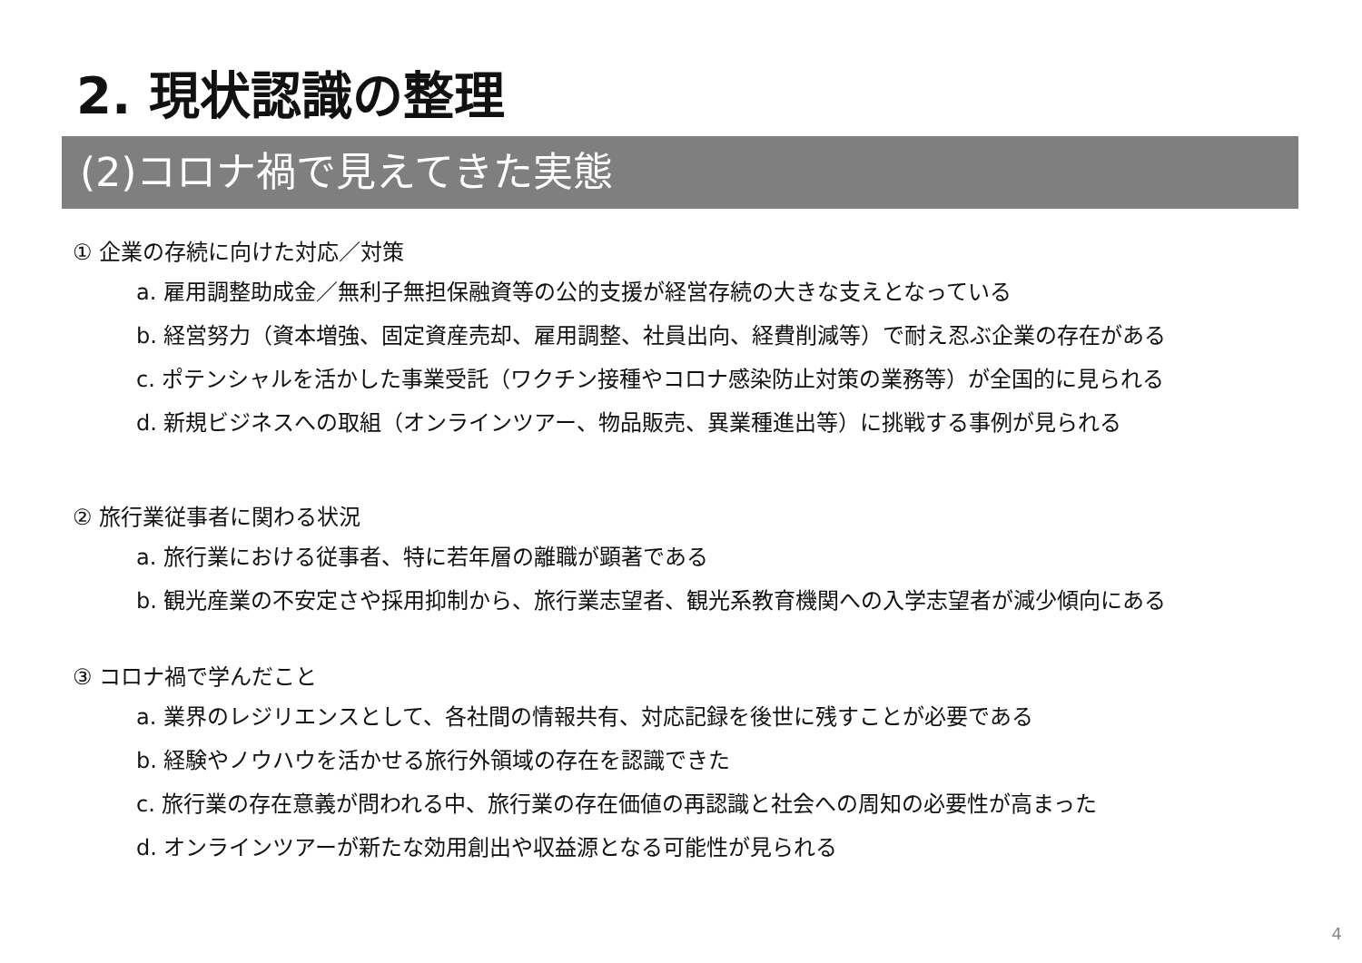2. 現状認識の整理
(2)コロナ禍で見えてきた実態
① 企業の存続に向けた対応／対策
a. 雇用調整助成金／無利子無担保融資等の公的支援が経営存続の大きな支えとなっている
b. 経営努力（資本増強、固定資産売却、雇用調整、社員出向、経費削減等）で耐え忍ぶ企業の存在がある
c. ポテンシャルを活かした事業受託（ワクチン接種やコロナ感染防止対策の業務等）が全国的に見られる
d. 新規ビジネスへの取組（オンラインツアー、物品販売、異業種進出等）に挑戦する事例が見られる
② 旅行業従事者に関わる状況
a. 旅行業における従事者、特に若年層の離職が顕著である
b. 観光産業の不安定さや採用抑制から、旅行業志望者、観光系教育機関への入学志望者が減少傾向にある
③ コロナ禍で学んだこと
a. 業界のレジリエンスとして、各社間の情報共有、対応記録を後世に残すことが必要である
b. 経験やノウハウを活かせる旅行外領域の存在を認識できた
c. 旅行業の存在意義が問われる中、旅行業の存在価値の再認識と社会への周知の必要性が高まった
d. オンラインツアーが新たな効用創出や収益源となる可能性が見られる
4